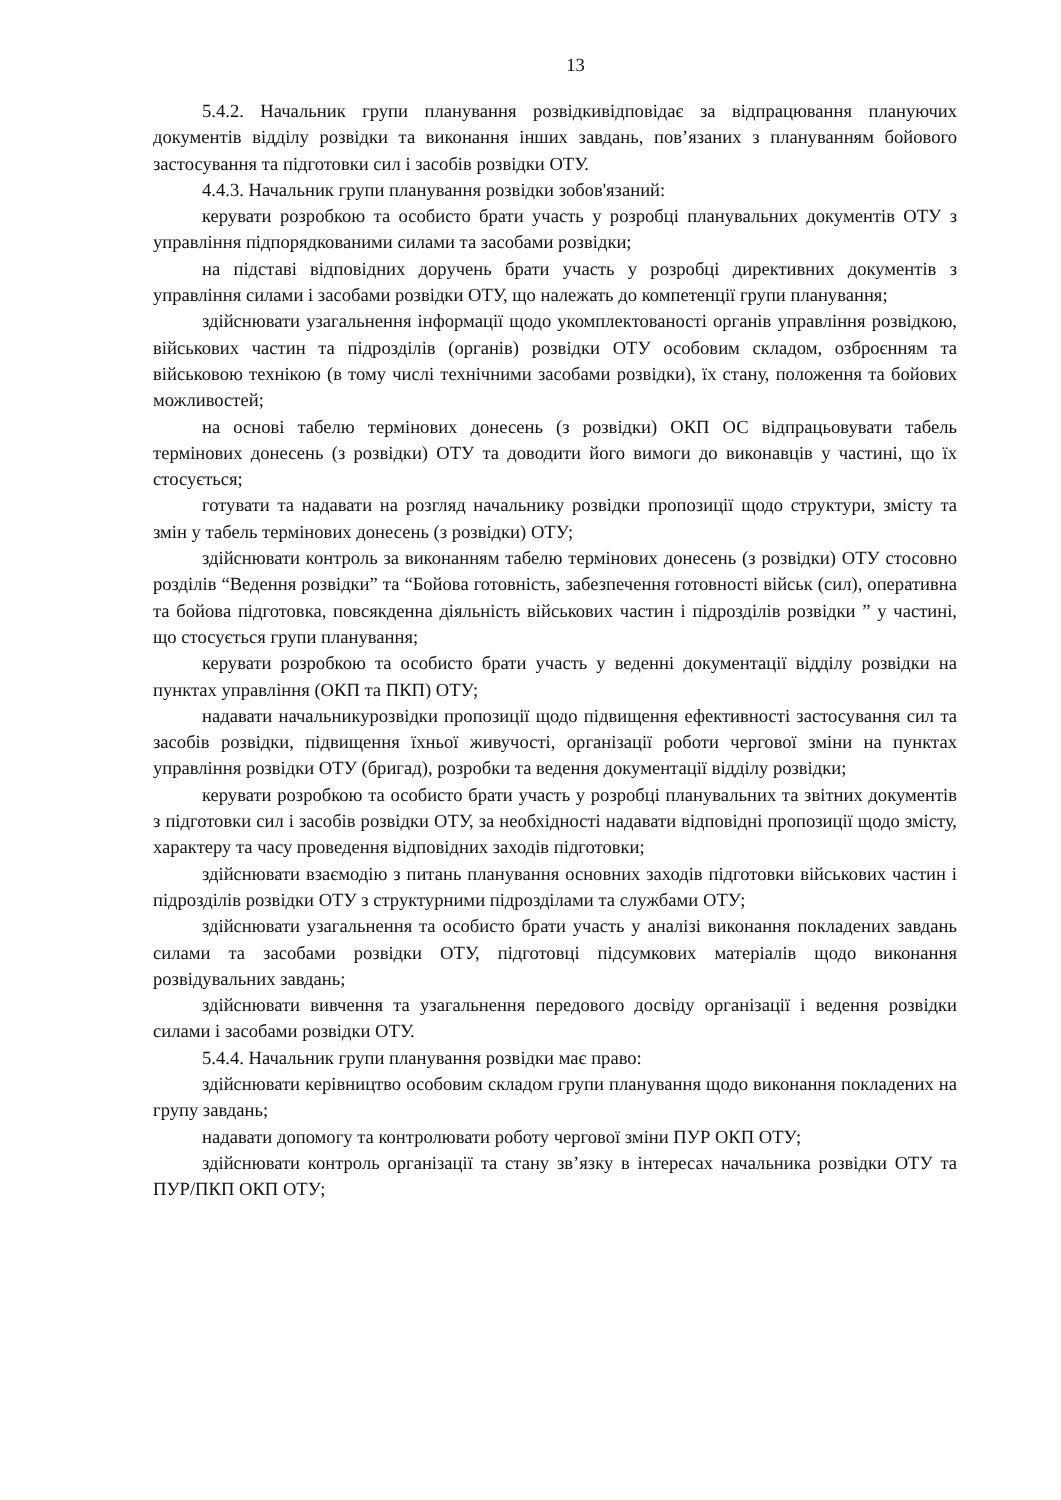13
5.4.2. Начальник групи планування розвідкивідповідає за відпрацювання плануючих документів відділу розвідки та виконання інших завдань, пов’язаних з плануванням бойового застосування та підготовки сил і засобів розвідки ОТУ.
4.4.3. Начальник групи планування розвідки зобов'язаний:
керувати розробкою та особисто брати участь у розробці планувальних документів ОТУ з управління підпорядкованими силами та засобами розвідки;
на підставі відповідних доручень брати участь у розробці директивних документів з управління силами і засобами розвідки ОТУ, що належать до компетенції групи планування;
здійснювати узагальнення інформації щодо укомплектованості органів управління розвідкою, військових частин та підрозділів (органів) розвідки ОТУ особовим складом, озброєнням та військовою технікою (в тому числі технічними засобами розвідки), їх стану, положення та бойових можливостей;
на основі табелю термінових донесень (з розвідки) ОКП ОС відпрацьовувати табель термінових донесень (з розвідки) ОТУ та доводити його вимоги до виконавців у частині, що їх стосується;
готувати та надавати на розгляд начальнику розвідки пропозиції щодо структури, змісту та змін у табель термінових донесень (з розвідки) ОТУ;
здійснювати контроль за виконанням табелю термінових донесень (з розвідки) ОТУ стосовно розділів “Ведення розвідки” та “Бойова готовність, забезпечення готовності військ (сил), оперативна та бойова підготовка, повсякденна діяльність військових частин і підрозділів розвідки ” у частині, що стосується групи планування;
керувати розробкою та особисто брати участь у веденні документації відділу розвідки на пунктах управління (ОКП та ПКП) ОТУ;
надавати начальникурозвідки пропозиції щодо підвищення ефективності застосування сил та засобів розвідки, підвищення їхньої живучості, організації роботи чергової зміни на пунктах управління розвідки ОТУ (бригад), розробки та ведення документації відділу розвідки;
керувати розробкою та особисто брати участь у розробці планувальних та звітних документів з підготовки сил і засобів розвідки ОТУ, за необхідності надавати відповідні пропозиції щодо змісту, характеру та часу проведення відповідних заходів підготовки;
здійснювати взаємодію з питань планування основних заходів підготовки військових частин і підрозділів розвідки ОТУ з структурними підрозділами та службами ОТУ;
здійснювати узагальнення та особисто брати участь у аналізі виконання покладених завдань силами та засобами розвідки ОТУ, підготовці підсумкових матеріалів щодо виконання розвідувальних завдань;
здійснювати вивчення та узагальнення передового досвіду організації і ведення розвідки силами і засобами розвідки ОТУ.
5.4.4. Начальник групи планування розвідки має право:
здійснювати керівництво особовим складом групи планування щодо виконання покладених на групу завдань;
надавати допомогу та контролювати роботу чергової зміни ПУР ОКП ОТУ;
здійснювати контроль організації та стану зв’язку в інтересах начальника розвідки ОТУ та ПУР/ПКП ОКП ОТУ;